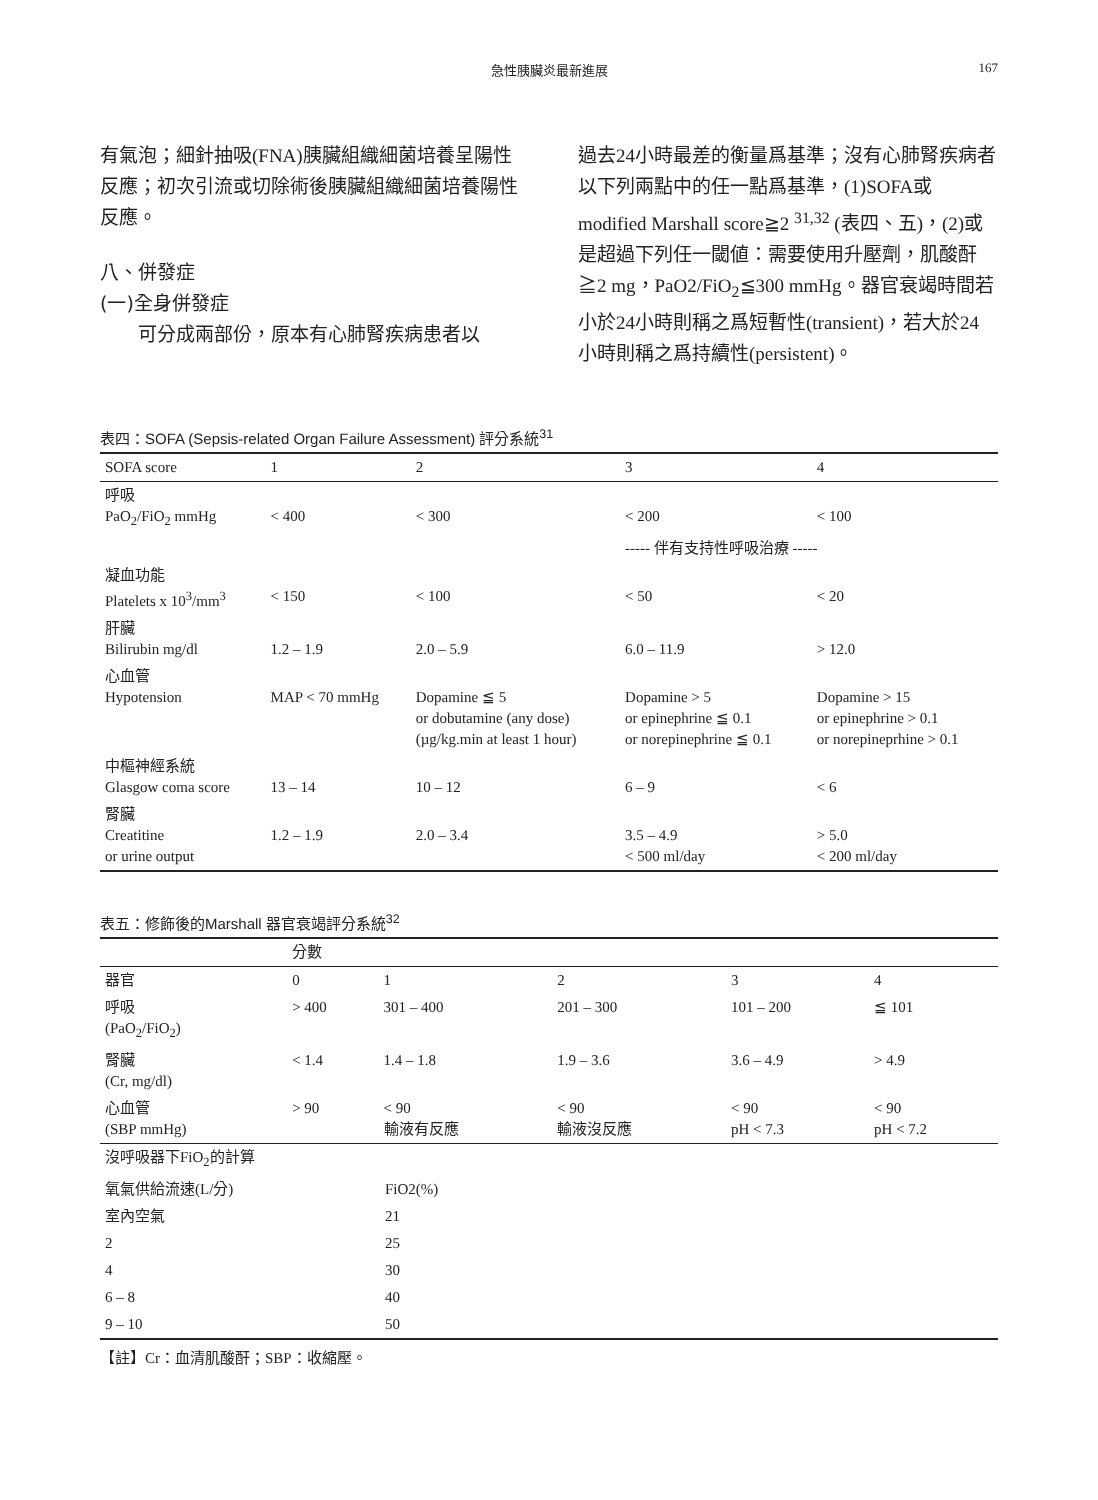急性胰臟炎最新進展 167
有氣泡；細針抽吸(FNA)胰臟組織細菌培養呈陽性反應；初次引流或切除術後胰臟組織細菌培養陽性反應。
八、併發症
(一)全身併發症
可分成兩部份，原本有心肺腎疾病患者以
過去24小時最差的衡量爲基準；沒有心肺腎疾病者以下列兩點中的任一點爲基準，(1)SOFA或modified Marshall score≧2 <sup>31,32</sup> (表四、五)，(2)或是超過下列任一閾値：需要使用升壓劑，肌酸酐≧2 mg，PaO2/FiO<sub>2</sub>≦300 mmHg。器官衰竭時間若小於24小時則稱之爲短暫性(transient)，若大於24小時則稱之爲持續性(persistent)。
表四：SOFA (Sepsis-related Organ Failure Assessment) 評分系統<sup>31</sup>
| SOFA score | 1 | 2 | 3 | 4 |
| --- | --- | --- | --- | --- |
| 呼吸 PaO<sub>2</sub>/FiO<sub>2</sub> mmHg | < 400 | < 300 | < 200 | < 100 |
| | | | ----- 伴有支持性呼吸治療 ----- | |
| 凝血功能 Platelets x 10<sup>3</sup>/mm<sup>3</sup> | < 150 | < 100 | < 50 | < 20 |
| 肝臟 Bilirubin mg/dl | 1.2 – 1.9 | 2.0 – 5.9 | 6.0 – 11.9 | > 12.0 |
| 心血管 Hypotension | MAP < 70 mmHg | Dopamine ≦ 5 or dobutamine (any dose) (µg/kg.min at least 1 hour) | Dopamine > 5 or epinephrine ≦ 0.1 or norepinephrine ≦ 0.1 | Dopamine > 15 or epinephrine > 0.1 or norepineprhine > 0.1 |
| 中樞神經系統 Glasgow coma score | 13 – 14 | 10 – 12 | 6 – 9 | < 6 |
| 腎臟 Creatitine or urine output | 1.2 – 1.9 | 2.0 – 3.4 | 3.5 – 4.9 < 500 ml/day | > 5.0 < 200 ml/day |
表五：修飾後的Marshall 器官衰竭評分系統<sup>32</sup>
| | 分數 | | | | |
| --- | --- | --- | --- | --- | --- |
| 器官 | 0 | 1 | 2 | 3 | 4 |
| 呼吸 (PaO<sub>2</sub>/FiO<sub>2</sub>) | > 400 | 301 – 400 | 201 – 300 | 101 – 200 | ≦ 101 |
| 腎臟 (Cr, mg/dl) | < 1.4 | 1.4 – 1.8 | 1.9 – 3.6 | 3.6 – 4.9 | > 4.9 |
| 心血管 (SBP mmHg) | > 90 | < 90 輸液有反應 | < 90 輸液沒反應 | < 90 pH < 7.3 | < 90 pH < 7.2 |
| 沒呼吸器下FiO<sub>2</sub>的計算 | |
| 氧氣供給流速(L/分) | FiO2(%) |
| 室內空氣 | 21 |
| 2 | 25 |
| 4 | 30 |
| 6 – 8 | 40 |
| 9 – 10 | 50 |
【註】Cr：血清肌酸酐；SBP：收縮壓。